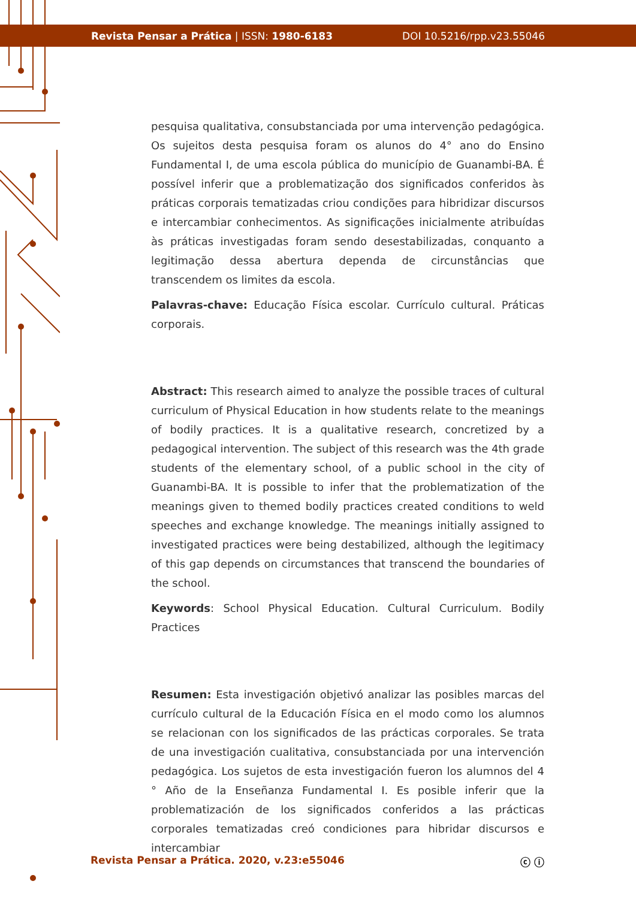Revista Pensar a Prática | ISSN: 1980-6183 DOI 10.5216/rpp.v23.55046
pesquisa qualitativa, consubstanciada por uma intervenção pedagógica. Os sujeitos desta pesquisa foram os alunos do 4° ano do Ensino Fundamental I, de uma escola pública do município de Guanambi-BA. É possível inferir que a problematização dos significados conferidos às práticas corporais tematizadas criou condições para hibridizar discursos e intercambiar conhecimentos. As significações inicialmente atribuídas às práticas investigadas foram sendo desestabilizadas, conquanto a legitimação dessa abertura dependa de circunstâncias que transcendem os limites da escola.
Palavras-chave: Educação Física escolar. Currículo cultural. Práticas corporais.
Abstract: This research aimed to analyze the possible traces of cultural curriculum of Physical Education in how students relate to the meanings of bodily practices. It is a qualitative research, concretized by a pedagogical intervention. The subject of this research was the 4th grade students of the elementary school, of a public school in the city of Guanambi-BA. It is possible to infer that the problematization of the meanings given to themed bodily practices created conditions to weld speeches and exchange knowledge. The meanings initially assigned to investigated practices were being destabilized, although the legitimacy of this gap depends on circumstances that transcend the boundaries of the school.
Keywords: School Physical Education. Cultural Curriculum. Bodily Practices
Resumen: Esta investigación objetivó analizar las posibles marcas del currículo cultural de la Educación Física en el modo como los alumnos se relacionan con los significados de las prácticas corporales. Se trata de una investigación cualitativa, consubstanciada por una intervención pedagógica. Los sujetos de esta investigación fueron los alumnos del 4 ° Año de la Enseñanza Fundamental I. Es posible inferir que la problematización de los significados conferidos a las prácticas corporales tematizadas creó condiciones para hibridar discursos e intercambiar
Revista Pensar a Prática. 2020, v.23:e55046 ⓒ ⓘ